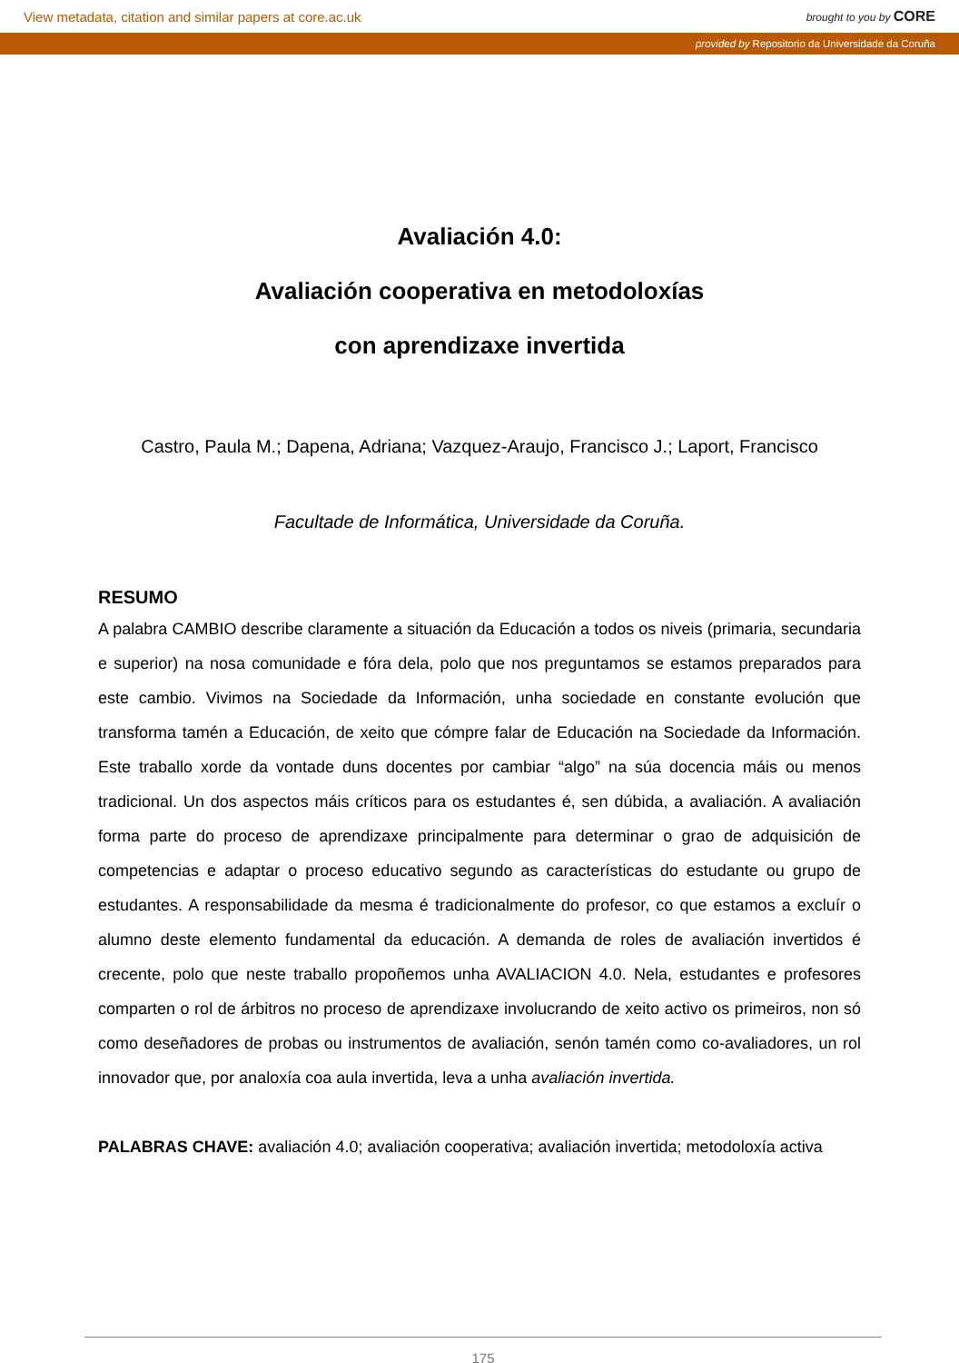View metadata, citation and similar papers at core.ac.uk brought to you by CORE
provided by Repositorio da Universidade da Coruña
Avaliación 4.0:
Avaliación cooperativa en metodoloxías
con aprendizaxe invertida
Castro, Paula M.; Dapena, Adriana; Vazquez-Araujo, Francisco J.; Laport, Francisco
Facultade de Informática, Universidade da Coruña.
RESUMO
A palabra CAMBIO describe claramente a situación da Educación a todos os niveis (primaria, secundaria e superior) na nosa comunidade e fóra dela, polo que nos preguntamos se estamos preparados para este cambio. Vivimos na Sociedade da Información, unha sociedade en constante evolución que transforma tamén a Educación, de xeito que cómpre falar de Educación na Sociedade da Información. Este traballo xorde da vontade duns docentes por cambiar “algo” na súa docencia máis ou menos tradicional. Un dos aspectos máis críticos para os estudantes é, sen dúbida, a avaliación. A avaliación forma parte do proceso de aprendizaxe principalmente para determinar o grao de adquisición de competencias e adaptar o proceso educativo segundo as características do estudante ou grupo de estudantes. A responsabilidade da mesma é tradicionalmente do profesor, co que estamos a excluír o alumno deste elemento fundamental da educación. A demanda de roles de avaliación invertidos é crecente, polo que neste traballo propoñemos unha AVALIACION 4.0. Nela, estudantes e profesores comparten o rol de árbitros no proceso de aprendizaxe involucrando de xeito activo os primeiros, non só como deseñadores de probas ou instrumentos de avaliación, senón tamén como co-avaliadores, un rol innovador que, por analoxía coa aula invertida, leva a unha avaliación invertida.
PALABRAS CHAVE: avaliación 4.0; avaliación cooperativa; avaliación invertida; metodoloxía activa
175